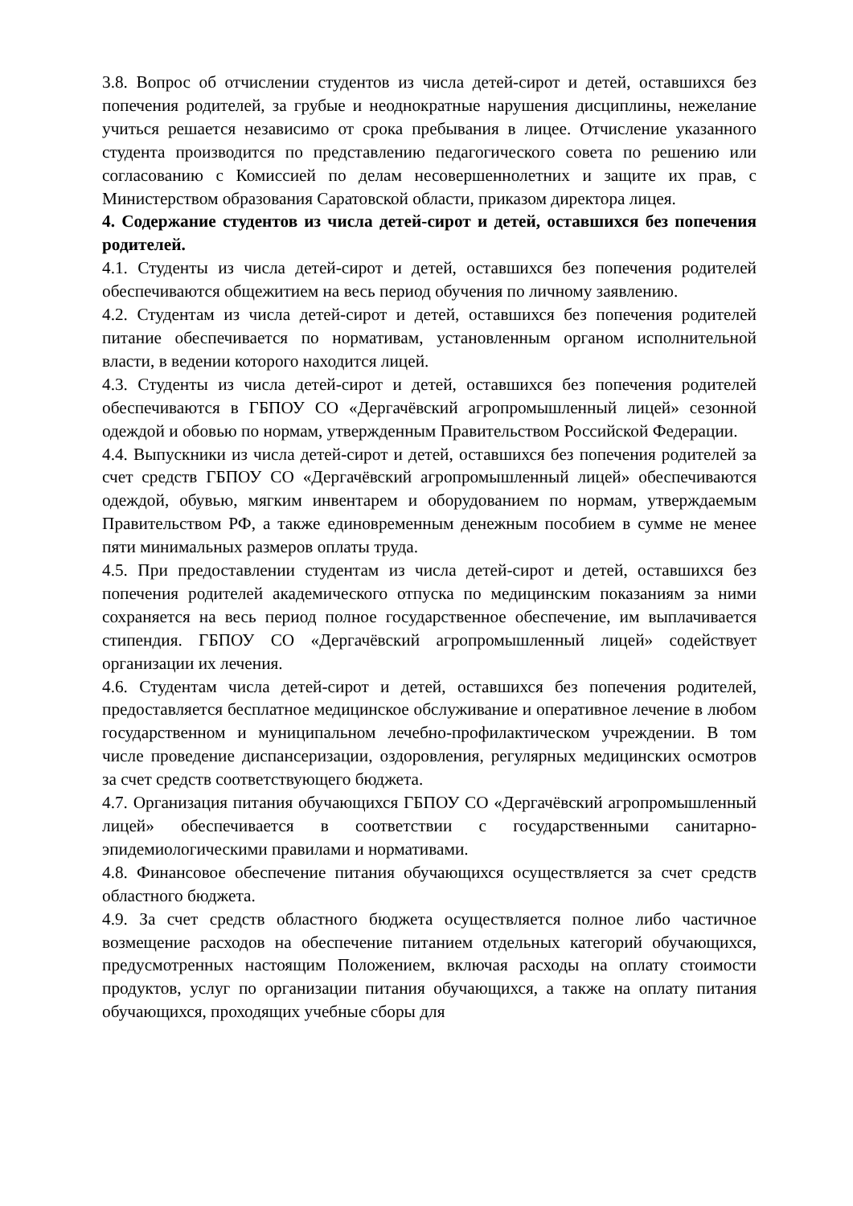3.8. Вопрос об отчислении студентов из числа детей-сирот и детей, оставшихся без попечения родителей, за грубые и неоднократные нарушения дисциплины, нежелание учиться решается независимо от срока пребывания в лицее. Отчисление указанного студента производится по представлению педагогического совета по решению или согласованию с Комиссией по делам несовершеннолетних и защите их прав, с Министерством образования Саратовской области, приказом директора лицея.
4. Содержание студентов из числа детей-сирот и детей, оставшихся без попечения родителей.
4.1. Студенты из числа детей-сирот и детей, оставшихся без попечения родителей обеспечиваются общежитием на весь период обучения по личному заявлению.
4.2. Студентам из числа детей-сирот и детей, оставшихся без попечения родителей питание обеспечивается по нормативам, установленным органом исполнительной власти, в ведении которого находится лицей.
4.3. Студенты из числа детей-сирот и детей, оставшихся без попечения родителей обеспечиваются в ГБПОУ СО «Дергачёвский агропромышленный лицей» сезонной одеждой и обовью по нормам, утвержденным Правительством Российской Федерации.
4.4. Выпускники из числа детей-сирот и детей, оставшихся без попечения родителей за счет средств ГБПОУ СО «Дергачёвский агропромышленный лицей» обеспечиваются одеждой, обувью, мягким инвентарем и оборудованием по нормам, утверждаемым Правительством РФ, а также единовременным денежным пособием в сумме не менее пяти минимальных размеров оплаты труда.
4.5. При предоставлении студентам из числа детей-сирот и детей, оставшихся без попечения родителей академического отпуска по медицинским показаниям за ними сохраняется на весь период полное государственное обеспечение, им выплачивается стипендия. ГБПОУ СО «Дергачёвский агропромышленный лицей» содействует организации их лечения.
4.6. Студентам числа детей-сирот и детей, оставшихся без попечения родителей, предоставляется бесплатное медицинское обслуживание и оперативное лечение в любом государственном и муниципальном лечебно-профилактическом учреждении. В том числе проведение диспансеризации, оздоровления, регулярных медицинских осмотров за счет средств соответствующего бюджета.
4.7. Организация питания обучающихся ГБПОУ СО «Дергачёвский агропромышленный лицей» обеспечивается в соответствии с государственными санитарно-эпидемиологическими правилами и нормативами.
4.8. Финансовое обеспечение питания обучающихся осуществляется за счет средств областного бюджета.
4.9. За счет средств областного бюджета осуществляется полное либо частичное возмещение расходов на обеспечение питанием отдельных категорий обучающихся, предусмотренных настоящим Положением, включая расходы на оплату стоимости продуктов, услуг по организации питания обучающихся, а также на оплату питания обучающихся, проходящих учебные сборы для